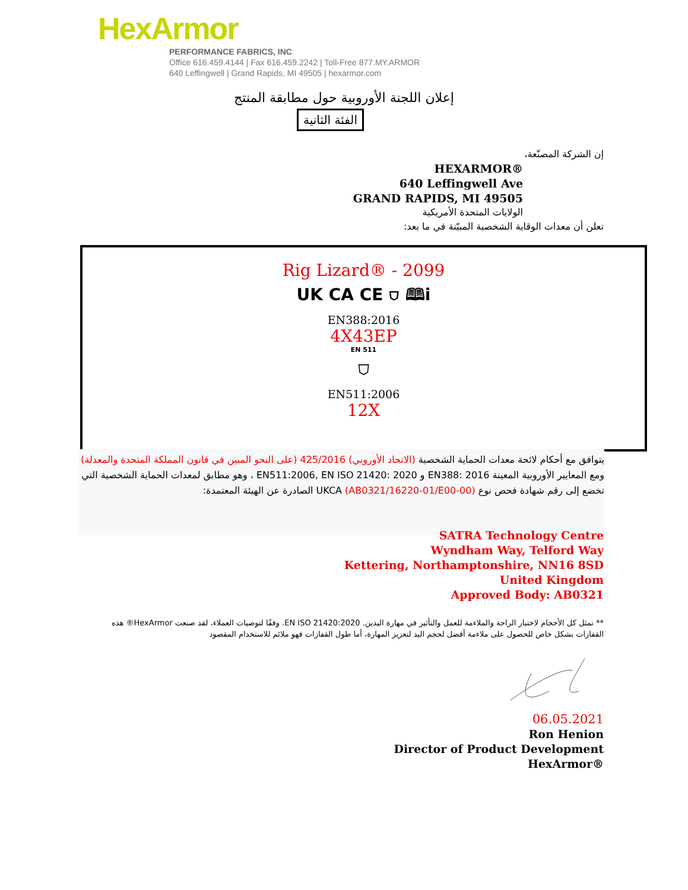HexArmor
PERFORMANCE FABRICS, INC
Office 616.459.4144 | Fax 616.459.2242 | Toll-Free 877.MY.ARMOR
640 Leffingwell | Grand Rapids, MI 49505 | hexarmor.com
إعلان اللجنة الأوروبية حول مطابقة المنتج
الفئة الثانية
إن الشركة المصنّعة،
HEXARMOR®
640 Leffingwell Ave
GRAND RAPIDS, MI 49505
الولايات المتحدة الأمريكية
تعلن أن معدات الوقاية الشخصية المبيّنة في ما بعد:
Rig Lizard® - 2099
UK CA CE ⛉ 🕮i
EN388:2016
4X43EP
EN 511
⛉
EN511:2006
12X
يتوافق مع أحكام لائحة معدات الحماية الشخصية (الاتحاد الأوروبي) 425/2016 (على النحو المبين في قانون المملكة المتحدة والمعدلة) ومع المعايير الأوروبية المعينة EN388: 2016 و EN511:2006, EN ISO 21420: 2020 ، وهو مطابق لمعدات الحماية الشخصية التي
تخضع إلى رقم شهادة فحص نوع UKCA (AB0321/16220-01/E00-00) الصادرة عن الهيئة المعتمدة:
SATRA Technology Centre
Wyndham Way, Telford Way
Kettering, Northamptonshire, NN16 8SD
United Kingdom
Approved Body: AB0321
** تمثل كل الأحجام لاختبار الراحة والملاءمة للعمل والتأثير في مهارة اليدين. EN ISO 21420:2020. وفقًا لتوصيات العملاء، لقد صنعت HexArmor® هذه القفازات بشكل خاص للحصول على ملاءمة أفضل لحجم اليد لتعزيز المهارة، أما طول القفازات فهو ملائم للاستخدام المقصود
06.05.2021
Ron Henion
Director of Product Development
HexArmor®